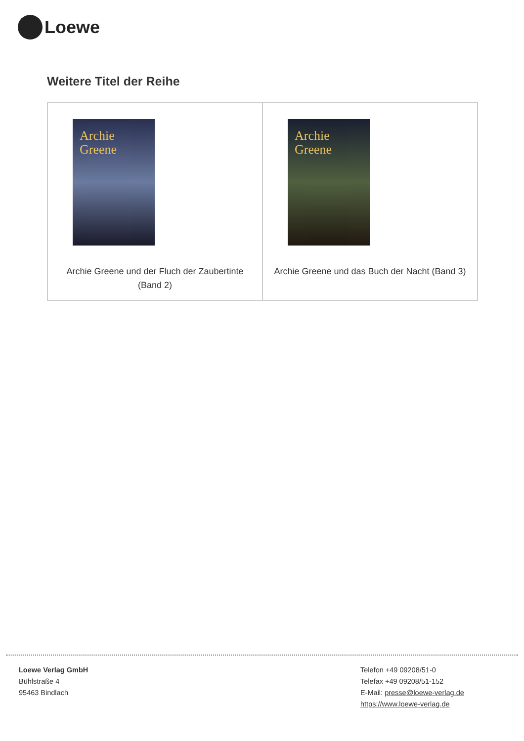Loewe
Weitere Titel der Reihe
| Archie Greene Archie Greene und der Fluch der Zaubertinte (Band 2) | Archie Greene Archie Greene und das Buch der Nacht (Band 3) |
Loewe Verlag GmbH
Bühlstraße 4
95463 Bindlach
Telefon +49 09208/51-0
Telefax +49 09208/51-152
E-Mail: presse@loewe-verlag.de
https://www.loewe-verlag.de